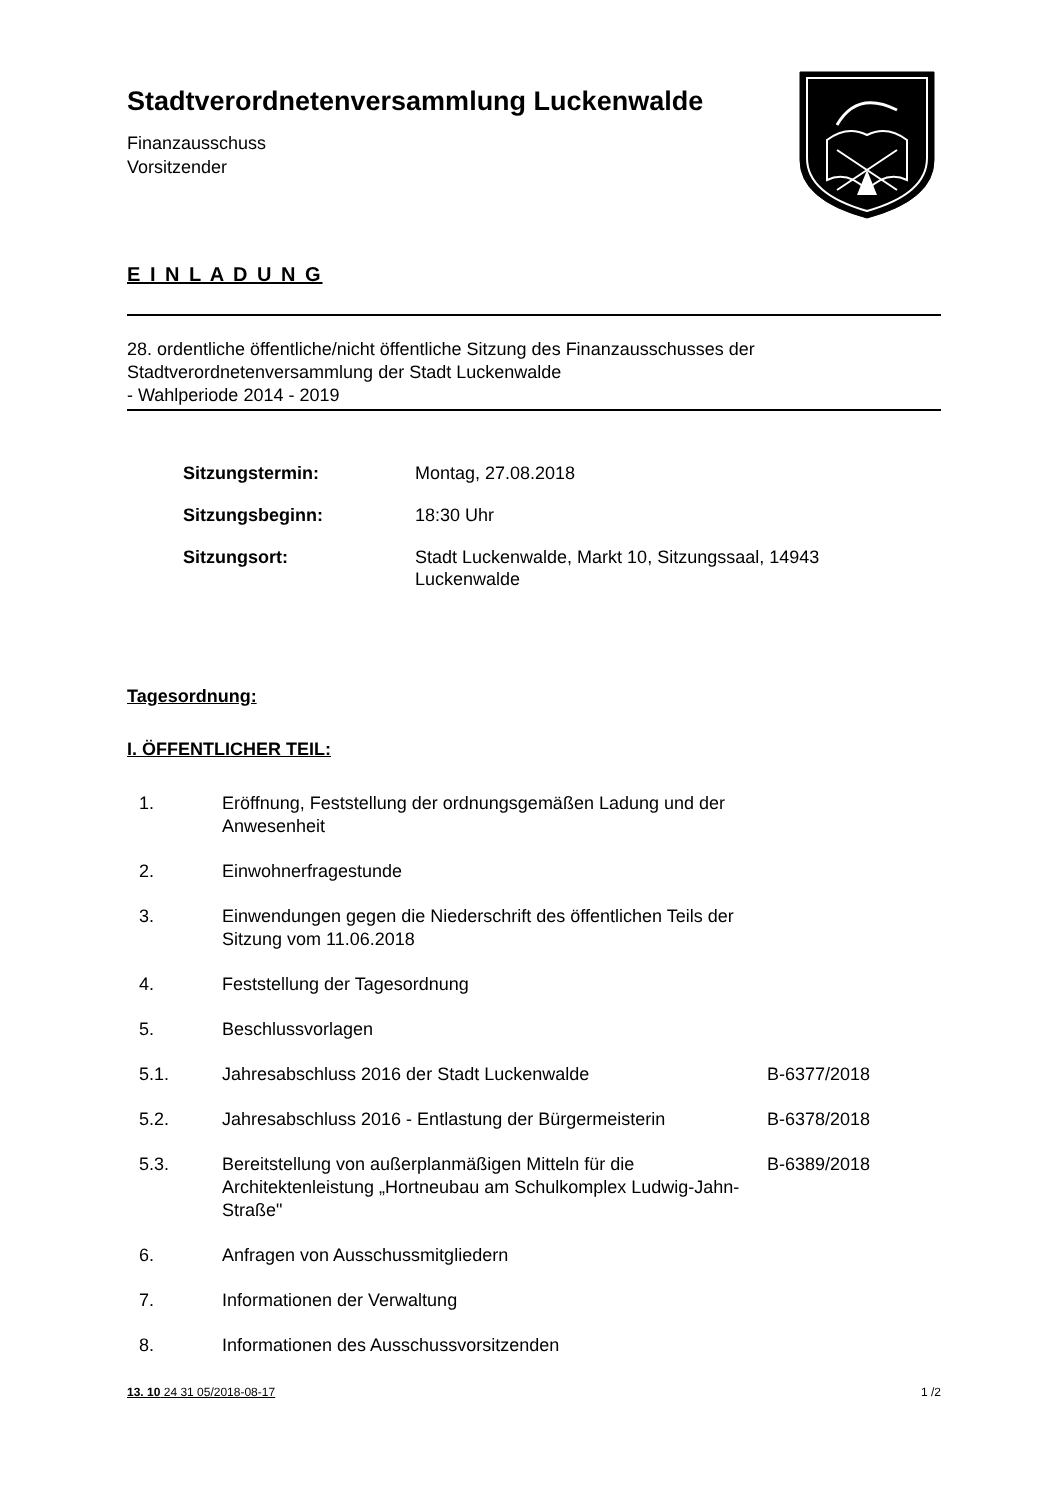Stadtverordnetenversammlung Luckenwalde
Finanzausschuss
Vorsitzender
E I N L A D U N G
28. ordentliche öffentliche/nicht öffentliche Sitzung des Finanzausschusses der Stadtverordnetenversammlung der Stadt Luckenwalde
- Wahlperiode 2014 - 2019
| Sitzungstermin: | Montag, 27.08.2018 |
| Sitzungsbeginn: | 18:30 Uhr |
| Sitzungsort: | Stadt Luckenwalde, Markt 10, Sitzungssaal, 14943 Luckenwalde |
Tagesordnung:
I. ÖFFENTLICHER TEIL:
| 1. | Eröffnung, Feststellung der ordnungsgemäßen Ladung und der Anwesenheit | |
| 2. | Einwohnerfragestunde | |
| 3. | Einwendungen gegen die Niederschrift des öffentlichen Teils der Sitzung vom 11.06.2018 | |
| 4. | Feststellung der Tagesordnung | |
| 5. | Beschlussvorlagen | |
| 5.1. | Jahresabschluss 2016 der Stadt Luckenwalde | B-6377/2018 |
| 5.2. | Jahresabschluss 2016 - Entlastung der Bürgermeisterin | B-6378/2018 |
| 5.3. | Bereitstellung von außerplanmäßigen Mitteln für die Architektenleistung „Hortneubau am Schulkomplex Ludwig-Jahn-Straße" | B-6389/2018 |
| 6. | Anfragen von Ausschussmitgliedern | |
| 7. | Informationen der Verwaltung | |
| 8. | Informationen des Ausschussvorsitzenden | |
13. 10 24 31 05/2018-08-17 1 /2